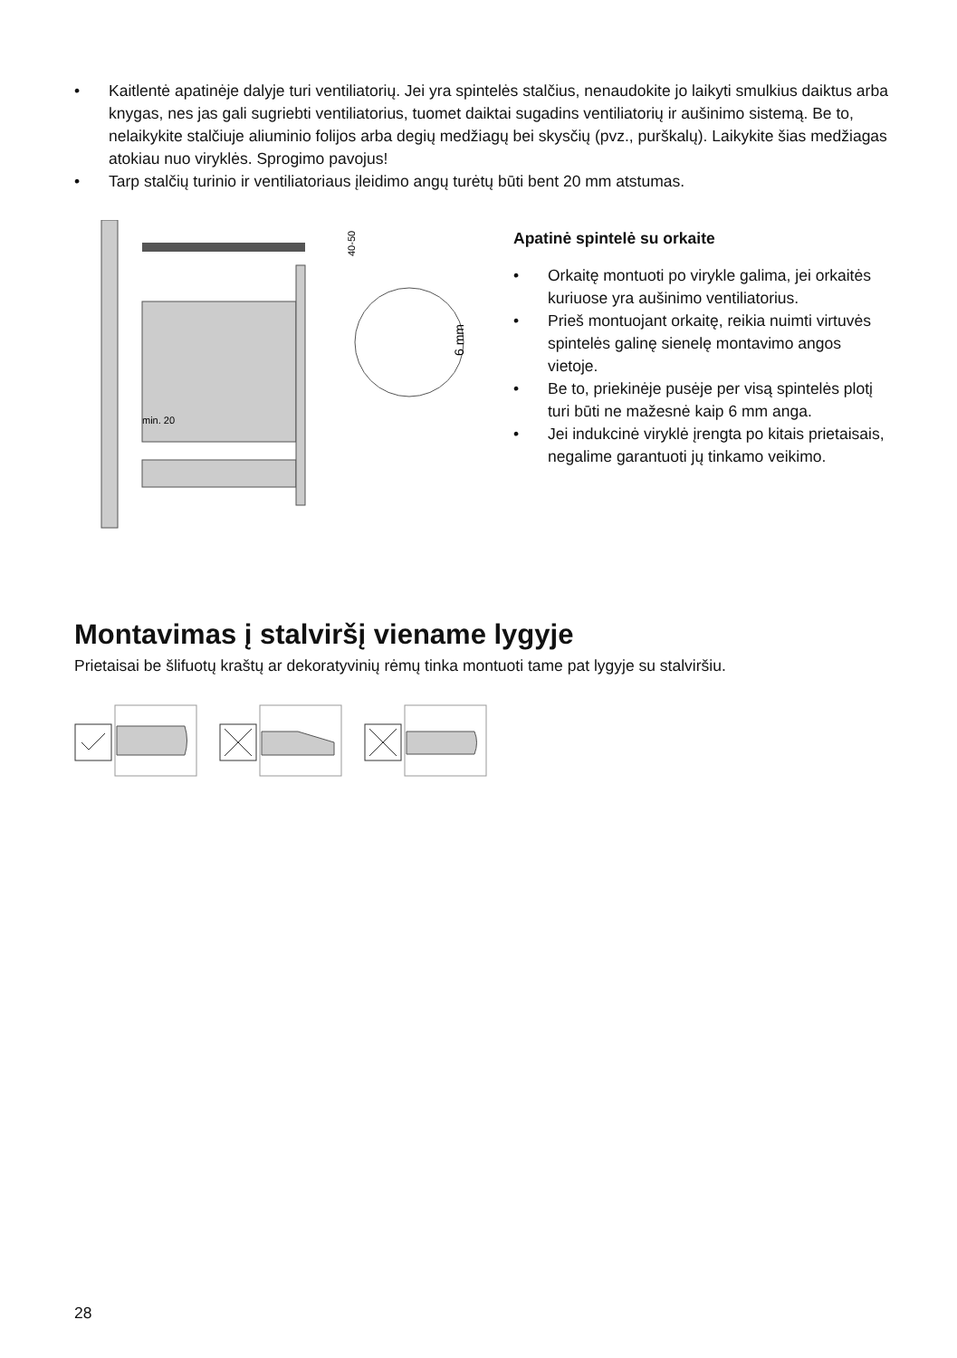• Kaitlentė apatinėje dalyje turi ventiliatorių. Jei yra spintelės stalčius, nenaudokite jo laikyti smulkius daiktus arba knygas, nes jas gali sugriebti ventiliatorius, tuomet daiktai sugadins ventiliatorių ir aušinimo sistemą. Be to, nelaikykite stalčiuje aliuminio folijos arba degių medžiagų bei skysčių (pvz., purškalų). Laikykite šias medžiagas atokiau nuo viryklės. Sprogimo pavojus!
• Tarp stalčių turinio ir ventiliatoriaus įleidimo angų turėtų būti bent 20 mm atstumas.
min. 20
40-50
6 mm
Apatinė spintelė su orkaite
• Orkaitę montuoti po virykle galima, jei orkaitės kuriuose yra aušinimo ventiliatorius.
• Prieš montuojant orkaitę, reikia nuimti virtuvės spintelės galinę sienelę montavimo angos vietoje.
• Be to, priekinėje pusėje per visą spintelės plotį turi būti ne mažesnė kaip 6 mm anga.
• Jei indukcinė viryklė įrengta po kitais prietaisais, negalime garantuoti jų tinkamo veikimo.
Montavimas į stalviršį viename lygyje
Prietaisai be šlifuotų kraštų ar dekoratyvinių rėmų tinka montuoti tame pat lygyje su stalviršiu.
28